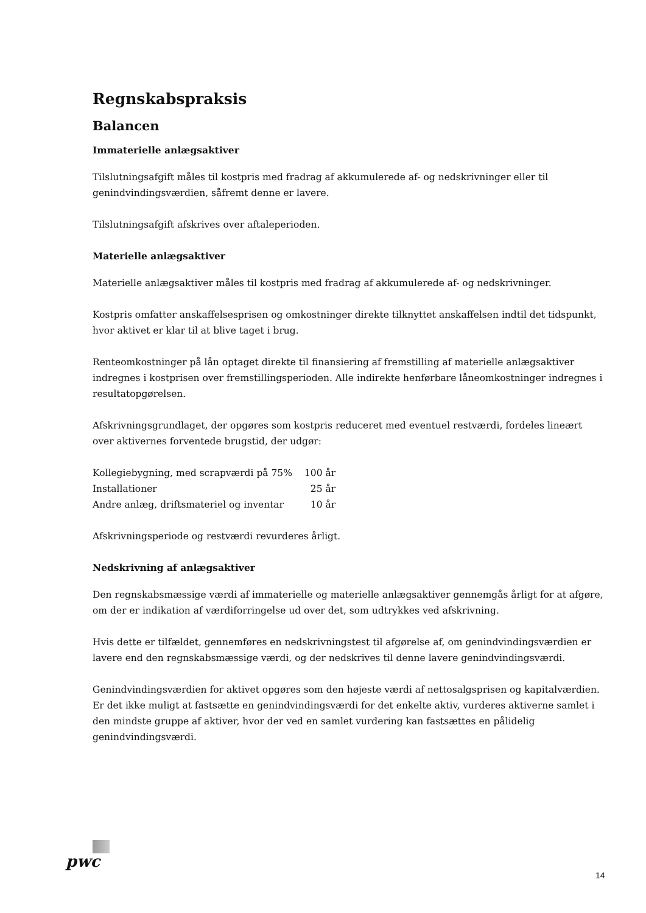Regnskabspraksis
Balancen
Immaterielle anlægsaktiver
Tilslutningsafgift måles til kostpris med fradrag af akkumulerede af- og nedskrivninger eller til genindvindingsværdien, såfremt denne er lavere.
Tilslutningsafgift afskrives over aftaleperioden.
Materielle anlægsaktiver
Materielle anlægsaktiver måles til kostpris med fradrag af akkumulerede af- og nedskrivninger.
Kostpris omfatter anskaffelsesprisen og omkostninger direkte tilknyttet anskaffelsen indtil det tidspunkt, hvor aktivet er klar til at blive taget i brug.
Renteomkostninger på lån optaget direkte til finansiering af fremstilling af materielle anlægsaktiver indregnes i kostprisen over fremstillingsperioden. Alle indirekte henførbare låneomkostninger indregnes i resultatopgørelsen.
Afskrivningsgrundlaget, der opgøres som kostpris reduceret med eventuel restværdi, fordeles lineært over aktivernes forventede brugstid, der udgør:
| Kollegiebygning, med scrapværdi på 75% | 100 år |
| Installationer | 25 år |
| Andre anlæg, driftsmateriel og inventar | 10 år |
Afskrivningsperiode og restværdi revurderes årligt.
Nedskrivning af anlægsaktiver
Den regnskabsmæssige værdi af immaterielle og materielle anlægsaktiver gennemgås årligt for at afgøre, om der er indikation af værdiforringelse ud over det, som udtrykkes ved afskrivning.
Hvis dette er tilfældet, gennemføres en nedskrivningstest til afgørelse af, om genindvindingsværdien er lavere end den regnskabsmæssige værdi, og der nedskrives til denne lavere genindvindingsværdi.
Genindvindingsværdien for aktivet opgøres som den højeste værdi af nettosalgsprisen og kapitalværdien. Er det ikke muligt at fastsætte en genindvindingsværdi for det enkelte aktiv, vurderes aktiverne samlet i den mindste gruppe af aktiver, hvor der ved en samlet vurdering kan fastsættes en pålidelig genindvindingsværdi.
pwc
14